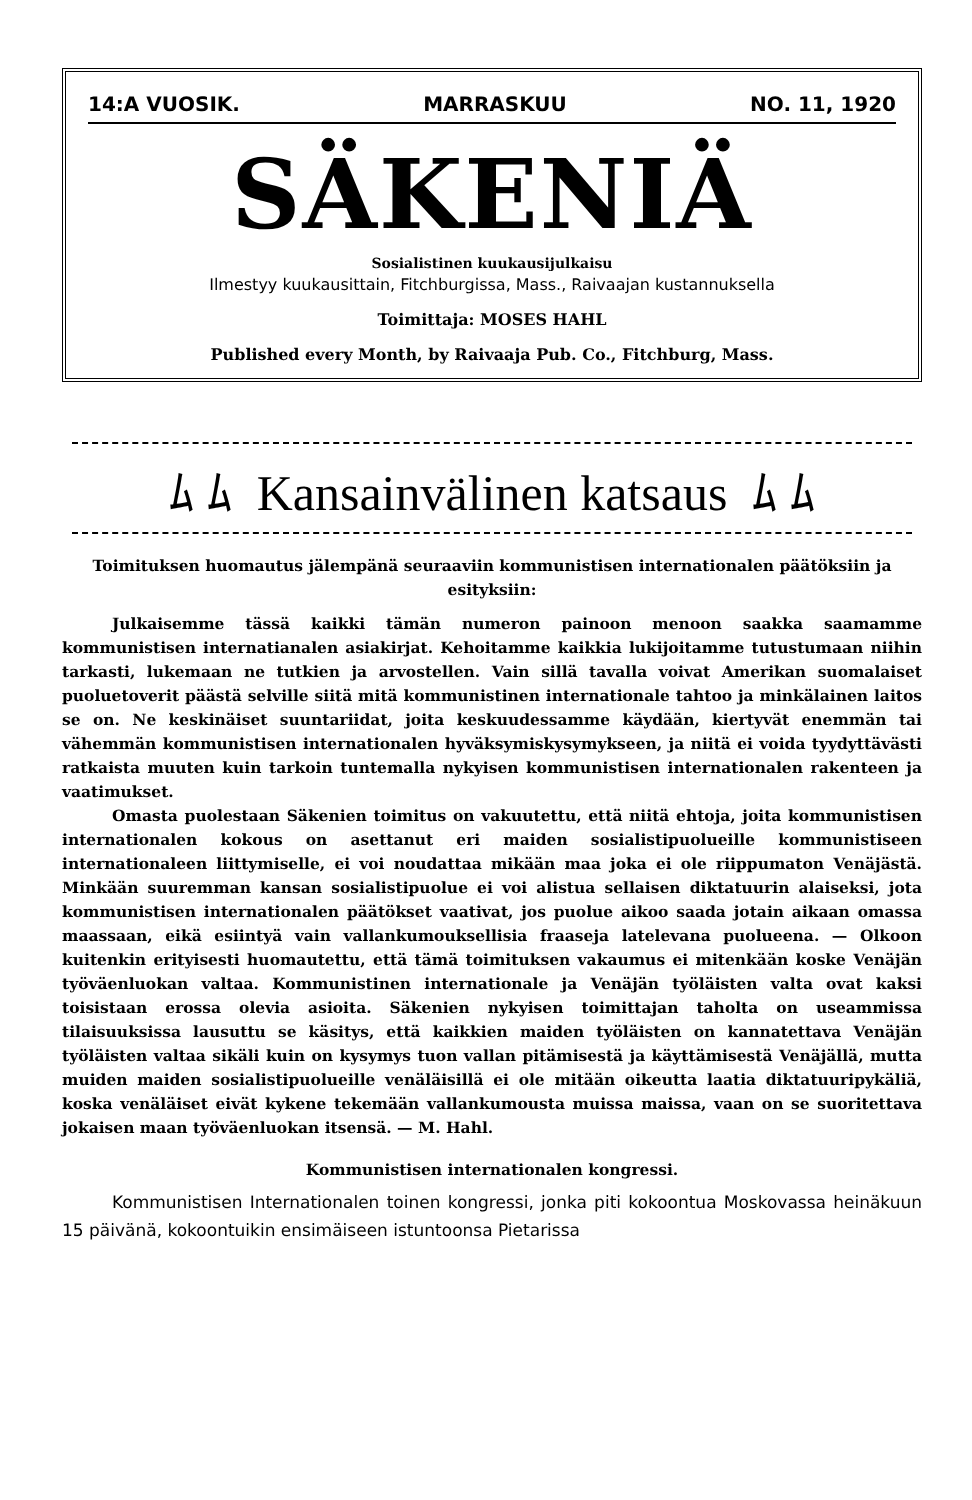14:A VUOSIK. MARRASKUU NO. 11, 1920
SÄKENIÄ
Sosialistinen kuukausijulkaisu
Ilmestyy kuukausittain, Fitchburgissa, Mass., Raivaajan kustannuksella
Toimittaja: MOSES HAHL
Published every Month, by Raivaaja Pub. Co., Fitchburg, Mass.
ﾑ ﾑ Kansainvälinen katsaus ﾑ ﾑ
Toimituksen huomautus jälempänä seuraaviin kommunistisen internationalen päätöksiin ja esityksiin:
Julkaisemme tässä kaikki tämän numeron painoon menoon saakka saamamme kommunistisen internatianalen asiakirjat. Kehoitamme kaikkia lukijoitamme tutustumaan niihin tarkasti, lukemaan ne tutkien ja arvostellen. Vain sillä tavalla voivat Amerikan suomalaiset puoluetoverit päästä selville siitä mitä kommunistinen internationale tahtoo ja minkälainen laitos se on. Ne keskinäiset suuntariidat, joita keskuudessamme käydään, kiertyvät enemmän tai vähemmän kommunistisen internationalen hyväksymiskysymykseen, ja niitä ei voida tyydyttävästi ratkaista muuten kuin tarkoin tuntemalla nykyisen kommunistisen internationalen rakenteen ja vaatimukset.
Omasta puolestaan Säkenien toimitus on vakuutettu, että niitä ehtoja, joita kommunistisen internationalen kokous on asettanut eri maiden sosialistipuolueille kommunistiseen internationaleen liittymiselle, ei voi noudattaa mikään maa joka ei ole riippumaton Venäjästä. Minkään suuremman kansan sosialistipuolue ei voi alistua sellaisen diktatuurin alaiseksi, jota kommunistisen internationalen päätökset vaativat, jos puolue aikoo saada jotain aikaan omassa maassaan, eikä esiintyä vain vallankumouksellisia fraaseja latelevana puolueena. — Olkoon kuitenkin erityisesti huomautettu, että tämä toimituksen vakaumus ei mitenkään koske Venäjän työväenluokan valtaa. Kommunistinen internationale ja Venäjän työläisten valta ovat kaksi toisistaan erossa olevia asioita. Säkenien nykyisen toimittajan taholta on useammissa tilaisuuksissa lausuttu se käsitys, että kaikkien maiden työläisten on kannatettava Venäjän työläisten valtaa sikäli kuin on kysymys tuon vallan pitämisestä ja käyttämisestä Venäjällä, mutta muiden maiden sosialistipuolueille venäläisillä ei ole mitään oikeutta laatia diktatuuripykäliä, koska venäläiset eivät kykene tekemään vallankumousta muissa maissa, vaan on se suoritettava jokaisen maan työväenluokan itsensä. — M. Hahl.
Kommunistisen internationalen kongressi.
Kommunistisen Internationalen toinen kongressi, jonka piti kokoontua Moskovassa heinäkuun 15 päivänä, kokoontuikin ensimäiseen istuntoonsa Pietarissa